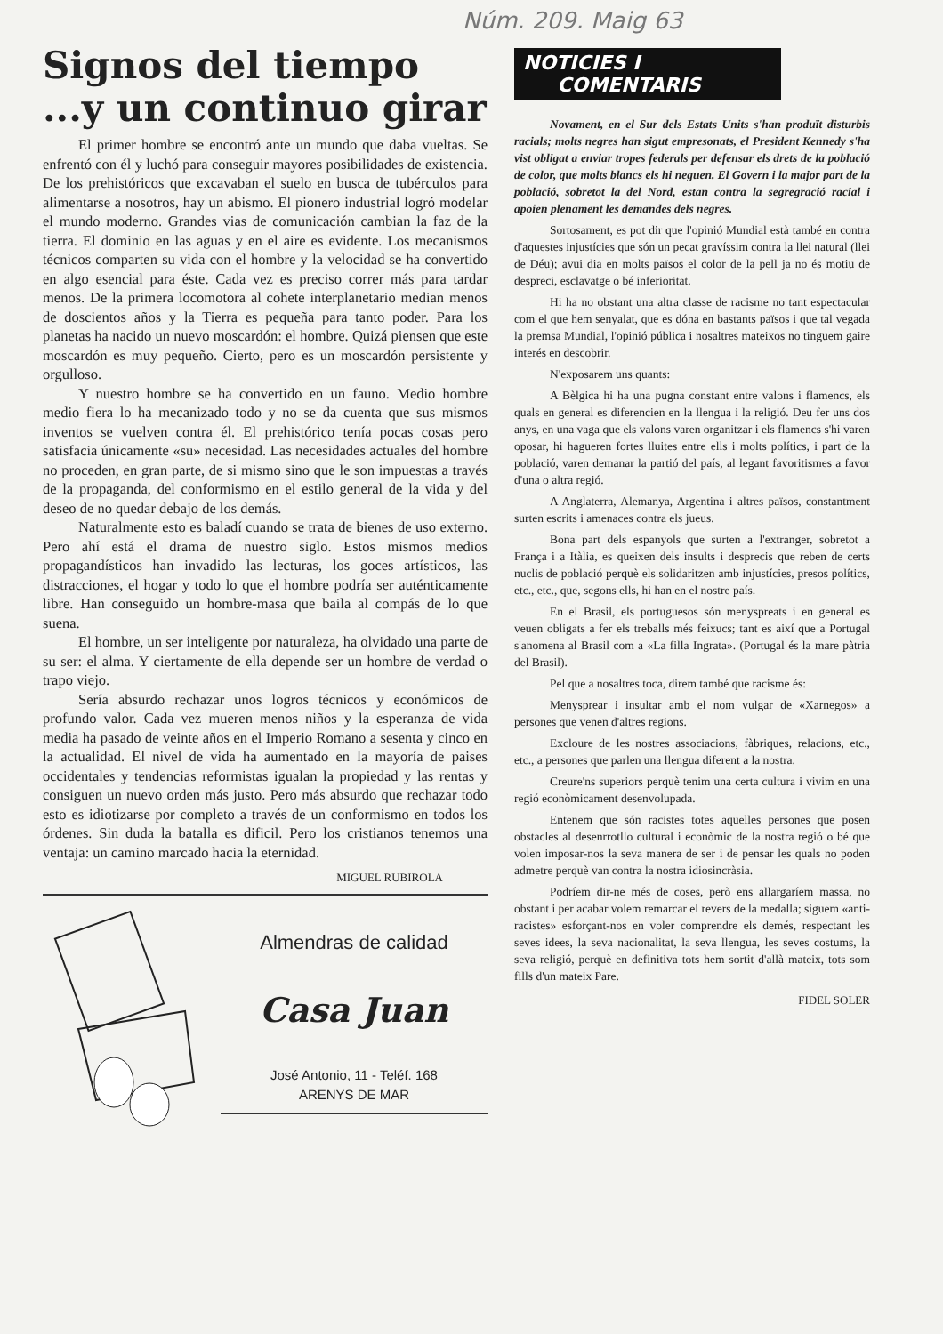Núm. 209. Maig 63
Signos del tiempo
...y un continuo girar
El primer hombre se encontró ante un mundo que daba vueltas. Se enfrentó con él y luchó para conseguir mayores posibilidades de existencia. De los prehistóricos que excavaban el suelo en busca de tubérculos para alimentarse a nosotros, hay un abismo. El pionero industrial logró modelar el mundo moderno. Grandes vias de comunicación cambian la faz de la tierra. El dominio en las aguas y en el aire es evidente. Los mecanismos técnicos comparten su vida con el hombre y la velocidad se ha convertido en algo esencial para éste. Cada vez es preciso correr más para tardar menos. De la primera locomotora al cohete interplanetario median menos de doscientos años y la Tierra es pequeña para tanto poder. Para los planetas ha nacido un nuevo moscardón: el hombre. Quizá piensen que este moscardón es muy pequeño. Cierto, pero es un moscardón persistente y orgulloso.
Y nuestro hombre se ha convertido en un fauno. Medio hombre medio fiera lo ha mecanizado todo y no se da cuenta que sus mismos inventos se vuelven contra él. El prehistórico tenía pocas cosas pero satisfacia únicamente «su» necesidad. Las necesidades actuales del hombre no proceden, en gran parte, de si mismo sino que le son impuestas a través de la propaganda, del conformismo en el estilo general de la vida y del deseo de no quedar debajo de los demás.
Naturalmente esto es baladí cuando se trata de bienes de uso externo. Pero ahí está el drama de nuestro siglo. Estos mismos medios propagandísticos han invadido las lecturas, los goces artísticos, las distracciones, el hogar y todo lo que el hombre podría ser auténticamente libre. Han conseguido un hombre-masa que baila al compás de lo que suena.
El hombre, un ser inteligente por naturaleza, ha olvidado una parte de su ser: el alma. Y ciertamente de ella depende ser un hombre de verdad o trapo viejo.
Sería absurdo rechazar unos logros técnicos y económicos de profundo valor. Cada vez mueren menos niños y la esperanza de vida media ha pasado de veinte años en el Imperio Romano a sesenta y cinco en la actualidad. El nivel de vida ha aumentado en la mayoría de paises occidentales y tendencias reformistas igualan la propiedad y las rentas y consiguen un nuevo orden más justo. Pero más absurdo que rechazar todo esto es idiotizarse por completo a través de un conformismo en todos los órdenes. Sin duda la batalla es dificil. Pero los cristianos tenemos una ventaja: un camino marcado hacia la eternidad.
MIGUEL RUBIROLA
Almendras de calidad
Casa Juan
José Antonio, 11 - Teléf. 168
ARENYS DE MAR
NOTICIES I
COMENTARIS
Novament, en el Sur dels Estats Units s'han produït disturbis racials; molts negres han sigut empresonats, el President Kennedy s'ha vist obligat a enviar tropes federals per defensar els drets de la població de color, que molts blancs els hi neguen. El Govern i la major part de la població, sobretot la del Nord, estan contra la segregració racial i apoien plenament les demandes dels negres.
Sortosament, es pot dir que l'opinió Mundial està també en contra d'aquestes injustícies que són un pecat gravíssim contra la llei natural (llei de Déu); avui dia en molts països el color de la pell ja no és motiu de despreci, esclavatge o bé inferioritat.
Hi ha no obstant una altra classe de racisme no tant espectacular com el que hem senyalat, que es dóna en bastants països i que tal vegada la premsa Mundial, l'opinió pública i nosaltres mateixos no tinguem gaire interés en descobrir.
N'exposarem uns quants:
A Bèlgica hi ha una pugna constant entre valons i flamencs, els quals en general es diferencien en la llengua i la religió. Deu fer uns dos anys, en una vaga que els valons varen organitzar i els flamencs s'hi varen oposar, hi hagueren fortes lluites entre ells i molts polítics, i part de la població, varen demanar la partió del país, al legant favoritismes a favor d'una o altra regió.
A Anglaterra, Alemanya, Argentina i altres països, constantment surten escrits i amenaces contra els jueus.
Bona part dels espanyols que surten a l'extranger, sobretot a França i a Itàlia, es queixen dels insults i desprecis que reben de certs nuclis de població perquè els solidaritzen amb injustícies, presos polítics, etc., etc., que, segons ells, hi han en el nostre país.
En el Brasil, els portuguesos són menyspreats i en general es veuen obligats a fer els treballs més feixucs; tant es així que a Portugal s'anomena al Brasil com a «La filla Ingrata». (Portugal és la mare pàtria del Brasil).
Pel que a nosaltres toca, direm també que racisme és:
Menysprear i insultar amb el nom vulgar de «Xarnegos» a persones que venen d'altres regions.
Excloure de les nostres associacions, fàbriques, relacions, etc., etc., a persones que parlen una llengua diferent a la nostra.
Creure'ns superiors perquè tenim una certa cultura i vivim en una regió econòmicament desenvolupada.
Entenem que són racistes totes aquelles persones que posen obstacles al desenrrotllo cultural i econòmic de la nostra regió o bé que volen imposar-nos la seva manera de ser i de pensar les quals no poden admetre perquè van contra la nostra idiosincràsia.
Podríem dir-ne més de coses, però ens allargaríem massa, no obstant i per acabar volem remarcar el revers de la medalla; siguem «anti-racistes» esforçant-nos en voler comprendre els demés, respectant les seves idees, la seva nacionalitat, la seva llengua, les seves costums, la seva religió, perquè en definitiva tots hem sortit d'allà mateix, tots som fills d'un mateix Pare.
FIDEL SOLER